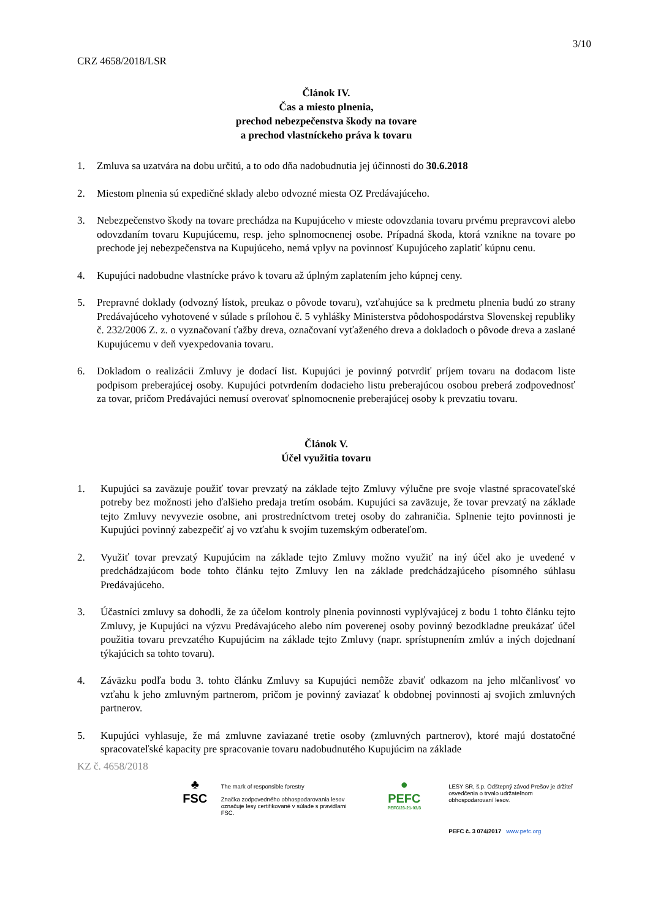3/10
CRZ 4658/2018/LSR
Článok IV.
Čas a miesto plnenia,
prechod nebezpečenstva škody na tovare
a prechod vlastníckeho práva k tovaru
1. Zmluva sa uzatvára na dobu určitú, a to odo dňa nadobudnutia jej účinnosti do 30.6.2018
2. Miestom plnenia sú expedičné sklady alebo odvozné miesta OZ Predávajúceho.
3. Nebezpečenstvo škody na tovare prechádza na Kupujúceho v mieste odovzdania tovaru prvému prepravcovi alebo odovzdaním tovaru Kupujúcemu, resp. jeho splnomocnenej osobe. Prípadná škoda, ktorá vznikne na tovare po prechode jej nebezpečenstva na Kupujúceho, nemá vplyv na povinnosť Kupujúceho zaplatiť kúpnu cenu.
4. Kupujúci nadobudne vlastnícke právo k tovaru až úplným zaplatením jeho kúpnej ceny.
5. Prepravné doklady (odvozný lístok, preukaz o pôvode tovaru), vzťahujúce sa k predmetu plnenia budú zo strany Predávajúceho vyhotovené v súlade s prílohou č. 5 vyhlášky Ministerstva pôdohospodárstva Slovenskej republiky č. 232/2006 Z. z. o vyznačovaní ťažby dreva, označovaní vyťaženého dreva a dokladoch o pôvode dreva a zaslané Kupujúcemu v deň vyexpedovania tovaru.
6. Dokladom o realizácii Zmluvy je dodací list. Kupujúci je povinný potvrdiť príjem tovaru na dodacom liste podpisom preberajúcej osoby. Kupujúci potvrdením dodacieho listu preberajúcou osobou preberá zodpovednosť za tovar, pričom Predávajúci nemusí overovať splnomocnenie preberajúcej osoby k prevzatiu tovaru.
Článok V.
Účel využitia tovaru
1. Kupujúci sa zaväzuje použiť tovar prevzatý na základe tejto Zmluvy výlučne pre svoje vlastné spracovateľské potreby bez možnosti jeho ďalšieho predaja tretím osobám. Kupujúci sa zaväzuje, že tovar prevzatý na základe tejto Zmluvy nevyvezie osobne, ani prostredníctvom tretej osoby do zahraničia. Splnenie tejto povinnosti je Kupujúci povinný zabezpečiť aj vo vzťahu k svojím tuzemským odberateľom.
2. Využiť tovar prevzatý Kupujúcim na základe tejto Zmluvy možno využiť na iný účel ako je uvedené v predchádzajúcom bode tohto článku tejto Zmluvy len na základe predchádzajúceho písomného súhlasu Predávajúceho.
3. Účastníci zmluvy sa dohodli, že za účelom kontroly plnenia povinnosti vyplývajúcej z bodu 1 tohto článku tejto Zmluvy, je Kupujúci na výzvu Predávajúceho alebo ním poverenej osoby povinný bezodkladne preukázať účel použitia tovaru prevzatého Kupujúcim na základe tejto Zmluvy (napr. sprístupnením zmlúv a iných dojednaní týkajúcich sa tohto tovaru).
4. Záväzku podľa bodu 3. tohto článku Zmluvy sa Kupujúci nemôže zbaviť odkazom na jeho mlčanlivosť vo vzťahu k jeho zmluvným partnerom, pričom je povinný zaviazať k obdobnej povinnosti aj svojich zmluvných partnerov.
5. Kupujúci vyhlasuje, že má zmluvne zaviazané tretie osoby (zmluvných partnerov), ktoré majú dostatočné spracovateľské kapacity pre spracovanie tovaru nadobudnutého Kupujúcim na základe
KZ č. 4658/2018
♣
FSC
The mark of responsible forestry
Značka zodpovedného obhospodarovania lesov označuje lesy certifikované v súlade s pravidlami FSC.
●
PEFC
PEFC/23-21-03/3
LESY SR, š.p. Odštepný závod Prešov je držiteľ osvedčenia o trvalo udržateľnom obhospodarovaní lesov.
PEFC č. 3 074/2017 www.pefc.org